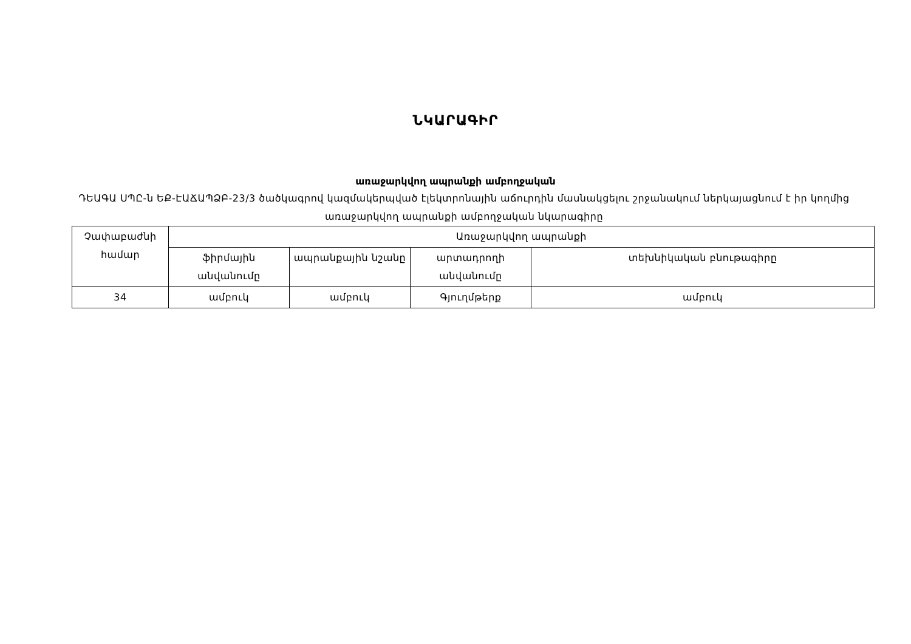ՆԿԱՐԱԳԻՐ
առաջարկվող ապրանքի ամբողջական
ԴԵԱԳԱ ՍՊԸ-ն ԵՔ-ԷԱՃԱՊՁԲ-23/3 ծածկագրով կազմակերպված էլեկտրոնային աճուրդին մասնակցելու շրջանակում ներկայացնում է իր կողմից առաջարկվող ապրանքի ամբողջական նկարագիրը
| Չափաբաժնի համար | Առաջարկվող ապրանքի | | | |
| --- | --- | --- | --- | --- |
| | ֆիրմային անվանումը | ապրանքային նշանը | արտադրողի անվանումը | տեխնիկական բնութագիրը |
| 34 | ամբուկ | ամբուկ | Գյուղմթերք | ամբուկ |